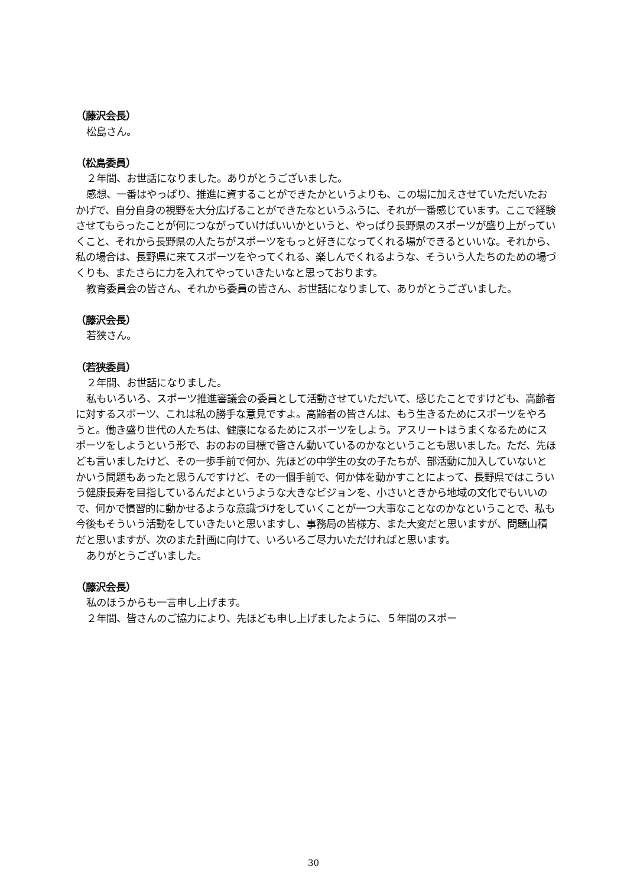（藤沢会長）
松島さん。
（松島委員）
２年間、お世話になりました。ありがとうございました。
感想、一番はやっぱり、推進に資することができたかというよりも、この場に加えさせていただいたおかげで、自分自身の視野を大分広げることができたなというふうに、それが一番感じています。ここで経験させてもらったことが何につながっていけばいいかというと、やっぱり長野県のスポーツが盛り上がっていくこと、それから長野県の人たちがスポーツをもっと好きになってくれる場ができるといいな。それから、私の場合は、長野県に来てスポーツをやってくれる、楽しんでくれるような、そういう人たちのための場づくりも、またさらに力を入れてやっていきたいなと思っております。
教育委員会の皆さん、それから委員の皆さん、お世話になりまして、ありがとうございました。
（藤沢会長）
若狭さん。
（若狭委員）
２年間、お世話になりました。
私もいろいろ、スポーツ推進審議会の委員として活動させていただいて、感じたことですけども、高齢者に対するスポーツ、これは私の勝手な意見ですよ。高齢者の皆さんは、もう生きるためにスポーツをやろうと。働き盛り世代の人たちは、健康になるためにスポーツをしよう。アスリートはうまくなるためにスポーツをしようという形で、おのおの目標で皆さん動いているのかなということも思いました。ただ、先ほども言いましたけど、その一歩手前で何か、先ほどの中学生の女の子たちが、部活動に加入していないとかいう問題もあったと思うんですけど、その一個手前で、何か体を動かすことによって、長野県ではこういう健康長寿を目指しているんだよというような大きなビジョンを、小さいときから地域の文化でもいいので、何かで慣習的に動かせるような意識づけをしていくことが一つ大事なことなのかなということで、私も今後もそういう活動をしていきたいと思いますし、事務局の皆様方、また大変だと思いますが、問題山積だと思いますが、次のまた計画に向けて、いろいろご尽力いただければと思います。
ありがとうございました。
（藤沢会長）
私のほうからも一言申し上げます。
２年間、皆さんのご協力により、先ほども申し上げましたように、５年間のスポー
30